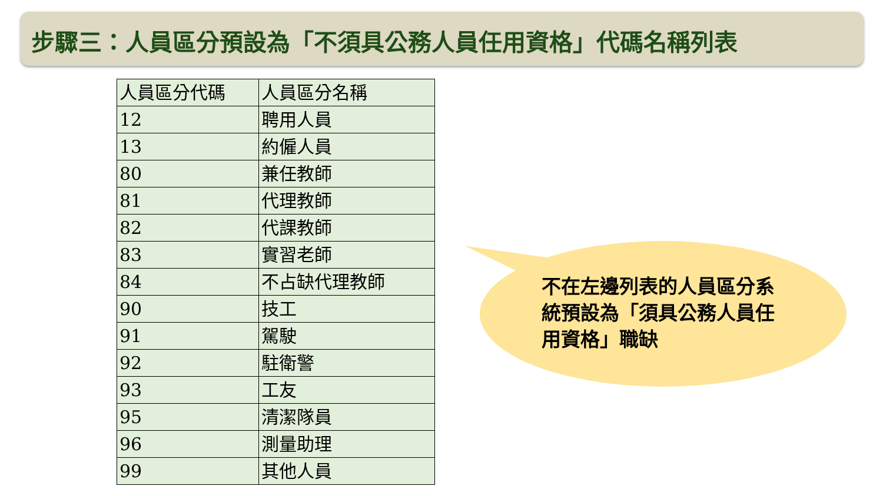步驟三：人員區分預設為「不須具公務人員任用資格」代碼名稱列表
| 人員區分代碼 | 人員區分名稱 |
| --- | --- |
| 12 | 聘用人員 |
| 13 | 約僱人員 |
| 80 | 兼任教師 |
| 81 | 代理教師 |
| 82 | 代課教師 |
| 83 | 實習老師 |
| 84 | 不占缺代理教師 |
| 90 | 技工 |
| 91 | 駕駛 |
| 92 | 駐衛警 |
| 93 | 工友 |
| 95 | 清潔隊員 |
| 96 | 測量助理 |
| 99 | 其他人員 |
不在左邊列表的人員區分系統預設為「須具公務人員任用資格」職缺